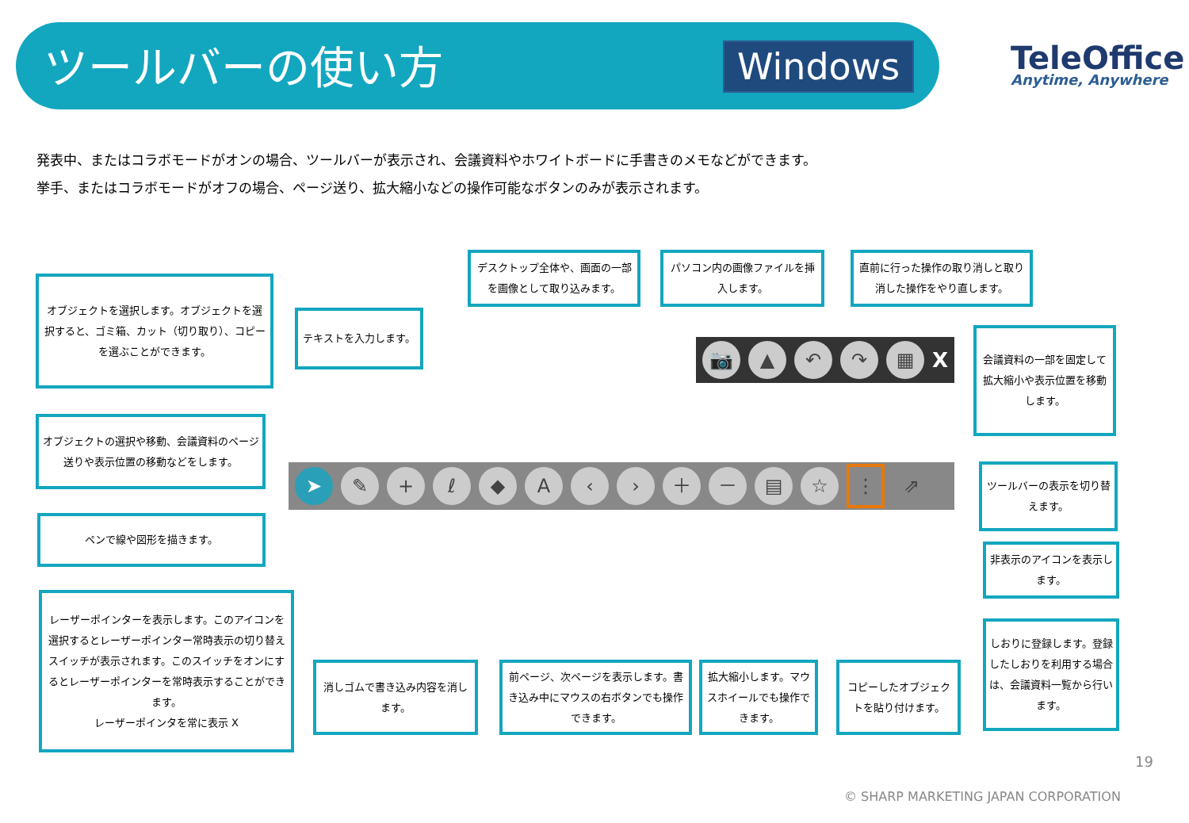ツールバーの使い方 Windows TeleOffice
Anytime, Anywhere
発表中、またはコラボモードがオンの場合、ツールバーが表示され、会議資料やホワイトボードに手書きのメモなどができます。
挙手、またはコラボモードがオフの場合、ページ送り、拡大縮小などの操作可能なボタンのみが表示されます。
オブジェクトを選択します。オブジェクトを選択すると、ゴミ箱、カット（切り取り）、コピーを選ぶことができます。
テキストを入力します。
デスクトップ全体や、画面の一部を画像として取り込みます。
パソコン内の画像ファイルを挿入します。
直前に行った操作の取り消しと取り消した操作をやり直します。
会議資料の一部を固定して拡大縮小や表示位置を移動します。
📷 ▲ ↶ ↷ ▦ X
オブジェクトの選択や移動、会議資料のページ送りや表示位置の移動などをします。
➤ ✎ + ℓ ◆ A ‹ › ＋ － ▤ ☆ ⋮ ⇗
ツールバーの表示を切り替えます。
ペンで線や図形を描きます。
非表示のアイコンを表示します。
レーザーポインターを表示します。このアイコンを選択するとレーザーポインター常時表示の切り替えスイッチが表示されます。このスイッチをオンにするとレーザーポインターを常時表示することができます。
レーザーポインタを常に表示 X
消しゴムで書き込み内容を消します。
前ページ、次ページを表示します。書き込み中にマウスの右ボタンでも操作できます。
拡大縮小します。マウスホイールでも操作できます。
コピーしたオブジェクトを貼り付けます。
しおりに登録します。登録したしおりを利用する場合は、会議資料一覧から行います。
19
© SHARP MARKETING JAPAN CORPORATION